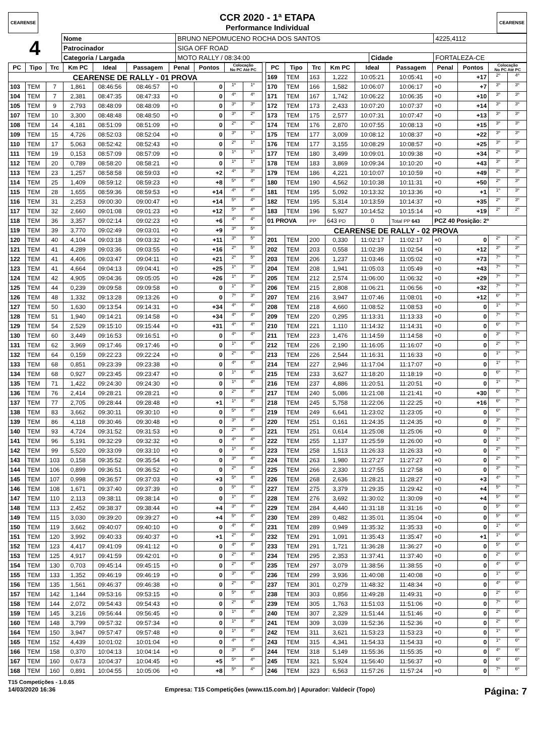CEARENSE
CCR 2020 - 1ª ETAPA
Performance Individual
CEARENSE
| 4 | Nome | BRUNO NEPOMUCENO ROCHA DOS SANTOS | | | 4225,4112 |
| | Patrocinador | SIGA OFF ROAD | | | |
| | Categoria / Largada | MOTO RALLY / 08:34:00 | Cidade | FORTALEZA-CE | |
| PC | Tipo | Trc | Km PC | Ideal | Passagem | Penal | Pontos | Colocação No PC Até PC | |
| --- | --- | --- | --- | --- | --- | --- | --- | --- | --- |
| CEARENSE DE RALLY - 01 PROVA | | | | | | | | | |
| 103 | TEM | 7 | 1,861 | 08:46:56 | 08:46:57 | +0 | 0 | 1º | 1º |
| 104 | TEM | 7 | 2,381 | 08:47:35 | 08:47:33 | +0 | 0 | 4º | 4º |
| 105 | TEM | 9 | 2,793 | 08:48:09 | 08:48:09 | +0 | 0 | 3º | 3º |
| 107 | TEM | 10 | 3,300 | 08:48:48 | 08:48:50 | +0 | 0 | 3º | 2º |
| 108 | TEM | 14 | 4,181 | 08:51:09 | 08:51:09 | +0 | 0 | 2º | 2º |
| 109 | TEM | 15 | 4,726 | 08:52:03 | 08:52:04 | +0 | 0 | 3º | 1º |
| 110 | TEM | 17 | 5,063 | 08:52:42 | 08:52:43 | +0 | 0 | 2º | 1º |
| 111 | TEM | 19 | 0,153 | 08:57:09 | 08:57:09 | +0 | 0 | 1º | 1º |
| 112 | TEM | 20 | 0,789 | 08:58:20 | 08:58:21 | +0 | 0 | 1º | 1º |
| 113 | TEM | 23 | 1,257 | 08:58:58 | 08:59:03 | +0 | +2 | 4º | 3º |
| 114 | TEM | 25 | 1,409 | 08:59:12 | 08:59:23 | +0 | +8 | 5º | 4º |
| 115 | TEM | 28 | 1,655 | 08:59:36 | 08:59:53 | +0 | +14 | 4º | 4º |
| 116 | TEM | 31 | 2,253 | 09:00:30 | 09:00:47 | +0 | +14 | 5º | 4º |
| 117 | TEM | 32 | 2,660 | 09:01:08 | 09:01:23 | +0 | +12 | 5º | 4º |
| 118 | TEM | 36 | 3,357 | 09:02:14 | 09:02:23 | +0 | +6 | 4º | 4º |
| 119 | TEM | 39 | 3,770 | 09:02:49 | 09:03:01 | +0 | +9 | 3º | 5º |
| 120 | TEM | 40 | 4,104 | 09:03:18 | 09:03:32 | +0 | +11 | 3º | 5º |
| 121 | TEM | 41 | 4,289 | 09:03:36 | 09:03:55 | +0 | +16 | 2º | 5º |
| 122 | TEM | 41 | 4,406 | 09:03:47 | 09:04:11 | +0 | +21 | 2º | 5º |
| 123 | TEM | 41 | 4,664 | 09:04:13 | 09:04:41 | +0 | +25 | 1º | 3º |
| 124 | TEM | 42 | 4,905 | 09:04:36 | 09:05:05 | +0 | +26 | 1º | 3º |
| 125 | TEM | 44 | 0,239 | 09:09:58 | 09:09:58 | +0 | 0 | 1º | 3º |
| 126 | TEM | 48 | 1,332 | 09:13:28 | 09:13:26 | +0 | 0 | 7º | 3º |
| 127 | TEM | 50 | 1,630 | 09:13:54 | 09:14:31 | +0 | +34 | 4º | 4º |
| 128 | TEM | 51 | 1,940 | 09:14:21 | 09:14:58 | +0 | +34 | 4º | 4º |
| 129 | TEM | 54 | 2,529 | 09:15:10 | 09:15:44 | +0 | +31 | 4º | 4º |
| 130 | TEM | 60 | 3,449 | 09:16:53 | 09:16:51 | +0 | 0 | 4º | 4º |
| 131 | TEM | 62 | 3,969 | 09:17:46 | 09:17:46 | +0 | 0 | 1º | 4º |
| 132 | TEM | 64 | 0,159 | 09:22:23 | 09:22:24 | +0 | 0 | 2º | 4º |
| 133 | TEM | 68 | 0,851 | 09:23:39 | 09:23:38 | +0 | 0 | 4º | 4º |
| 134 | TEM | 68 | 0,927 | 09:23:45 | 09:23:47 | +0 | 0 | 1º | 4º |
| 135 | TEM | 71 | 1,422 | 09:24:30 | 09:24:30 | +0 | 0 | 1º | 4º |
| 136 | TEM | 76 | 2,414 | 09:28:21 | 09:28:21 | +0 | 0 | 2º | 4º |
| 137 | TEM | 77 | 2,705 | 09:28:44 | 09:28:48 | +0 | +1 | 1º | 4º |
| 138 | TEM | 83 | 3,662 | 09:30:11 | 09:30:10 | +0 | 0 | 5º | 4º |
| 139 | TEM | 86 | 4,118 | 09:30:46 | 09:30:48 | +0 | 0 | 3º | 4º |
| 140 | TEM | 93 | 4,724 | 09:31:52 | 09:31:53 | +0 | 0 | 2º | 4º |
| 141 | TEM | 96 | 5,191 | 09:32:29 | 09:32:32 | +0 | 0 | 4º | 4º |
| 142 | TEM | 99 | 5,520 | 09:33:09 | 09:33:10 | +0 | 0 | 1º | 4º |
| 143 | TEM | 103 | 0,158 | 09:35:52 | 09:35:54 | +0 | 0 | 3º | 4º |
| 144 | TEM | 106 | 0,899 | 09:36:51 | 09:36:52 | +0 | 0 | 2º | 4º |
| 145 | TEM | 107 | 0,998 | 09:36:57 | 09:37:03 | +0 | +3 | 5º | 4º |
| 146 | TEM | 108 | 1,671 | 09:37:40 | 09:37:39 | +0 | 0 | 5º | 4º |
| 147 | TEM | 110 | 2,113 | 09:38:11 | 09:38:14 | +0 | 0 | 1º | 4º |
| 148 | TEM | 113 | 2,452 | 09:38:37 | 09:38:44 | +0 | +4 | 3º | 4º |
| 149 | TEM | 115 | 3,030 | 09:39:20 | 09:39:27 | +0 | +4 | 5º | 4º |
| 150 | TEM | 119 | 3,662 | 09:40:07 | 09:40:10 | +0 | 0 | 4º | 4º |
| 151 | TEM | 120 | 3,992 | 09:40:33 | 09:40:37 | +0 | +1 | 2º | 4º |
| 152 | TEM | 123 | 4,417 | 09:41:09 | 09:41:12 | +0 | 0 | 4º | 4º |
| 153 | TEM | 125 | 4,917 | 09:41:59 | 09:42:01 | +0 | 0 | 2º | 4º |
| 154 | TEM | 130 | 0,703 | 09:45:14 | 09:45:15 | +0 | 0 | 2º | 4º |
| 155 | TEM | 133 | 1,352 | 09:46:19 | 09:46:19 | +0 | 0 | 3º | 4º |
| 156 | TEM | 135 | 1,561 | 09:46:37 | 09:46:38 | +0 | 0 | 2º | 4º |
| 157 | TEM | 142 | 1,144 | 09:53:16 | 09:53:15 | +0 | 0 | 5º | 4º |
| 158 | TEM | 144 | 2,072 | 09:54:43 | 09:54:43 | +0 | 0 | 2º | 4º |
| 159 | TEM | 145 | 3,216 | 09:56:44 | 09:56:45 | +0 | 0 | 1º | 4º |
| 160 | TEM | 148 | 3,799 | 09:57:32 | 09:57:34 | +0 | 0 | 1º | 4º |
| 164 | TEM | 150 | 3,947 | 09:57:47 | 09:57:48 | +0 | 0 | 1º | 4º |
| 165 | TEM | 152 | 4,439 | 10:01:02 | 10:01:04 | +0 | 0 | 4º | 4º |
| 166 | TEM | 158 | 0,370 | 10:04:13 | 10:04:14 | +0 | 0 | 3º | 4º |
| 167 | TEM | 160 | 0,673 | 10:04:37 | 10:04:45 | +0 | +5 | 5º | 4º |
| 168 | TEM | 160 | 0,891 | 10:04:55 | 10:05:06 | +0 | +8 | 5º | 4º |
| PC | Tipo | Trc | Km PC | Ideal | Passagem | Penal | Pontos | Colocação No PC Até PC | |
| --- | --- | --- | --- | --- | --- | --- | --- | --- | --- |
| 169 | TEM | 163 | 1,222 | 10:05:21 | 10:05:41 | +0 | +17 | 2º | 4º |
| 170 | TEM | 166 | 1,582 | 10:06:07 | 10:06:17 | +0 | +7 | 3º | 3º |
| 171 | TEM | 167 | 1,742 | 10:06:22 | 10:06:35 | +0 | +10 | 3º | 3º |
| 172 | TEM | 173 | 2,433 | 10:07:20 | 10:07:37 | +0 | +14 | 3º | 3º |
| 173 | TEM | 175 | 2,577 | 10:07:31 | 10:07:47 | +0 | +13 | 3º | 3º |
| 174 | TEM | 176 | 2,870 | 10:07:55 | 10:08:13 | +0 | +15 | 3º | 3º |
| 175 | TEM | 177 | 3,009 | 10:08:12 | 10:08:37 | +0 | +22 | 3º | 3º |
| 176 | TEM | 177 | 3,155 | 10:08:29 | 10:08:57 | +0 | +25 | 3º | 3º |
| 177 | TEM | 180 | 3,499 | 10:09:01 | 10:09:38 | +0 | +34 | 2º | 3º |
| 178 | TEM | 183 | 3,869 | 10:09:34 | 10:10:20 | +0 | +43 | 3º | 3º |
| 179 | TEM | 186 | 4,221 | 10:10:07 | 10:10:59 | +0 | +49 | 2º | 3º |
| 180 | TEM | 190 | 4,562 | 10:10:38 | 10:11:31 | +0 | +50 | 2º | 3º |
| 181 | TEM | 195 | 5,092 | 10:13:32 | 10:13:36 | +0 | +1 | 1º | 3º |
| 182 | TEM | 195 | 5,314 | 10:13:59 | 10:14:37 | +0 | +35 | 2º | 3º |
| 183 | TEM | 196 | 5,927 | 10:14:52 | 10:15:14 | +0 | +19 | 2º | 2º |
| 01 PROVA | | PP | 643 PD | 0 | Total PP 643 | PCZ 40 Posição: 2º | | | |
| CEARENSE DE RALLY - 02 PROVA | | | | | | | | | |
| 201 | TEM | 200 | 0,330 | 11:02:17 | 11:02:17 | +0 | 0 | 2º | 2º |
| 202 | TEM | 203 | 0,558 | 11:02:39 | 11:02:54 | +0 | +12 | 3º | 3º |
| 203 | TEM | 206 | 1,237 | 11:03:46 | 11:05:02 | +0 | +73 | 7º | 7º |
| 204 | TEM | 208 | 1,941 | 11:05:03 | 11:05:49 | +0 | +43 | 7º | 7º |
| 205 | TEM | 212 | 2,574 | 11:06:00 | 11:06:32 | +0 | +29 | 7º | 7º |
| 206 | TEM | 215 | 2,808 | 11:06:21 | 11:06:56 | +0 | +32 | 7º | 7º |
| 207 | TEM | 216 | 3,947 | 11:07:46 | 11:08:01 | +0 | +12 | 6º | 7º |
| 208 | TEM | 218 | 4,660 | 11:08:52 | 11:08:53 | +0 | 0 | 1º | 7º |
| 209 | TEM | 220 | 0,295 | 11:13:31 | 11:13:33 | +0 | 0 | 7º | 7º |
| 210 | TEM | 221 | 1,110 | 11:14:32 | 11:14:31 | +0 | 0 | 6º | 7º |
| 211 | TEM | 223 | 1,476 | 11:14:59 | 11:14:58 | +0 | 0 | 3º | 7º |
| 212 | TEM | 226 | 2,190 | 11:16:05 | 11:16:07 | +0 | 0 | 2º | 7º |
| 213 | TEM | 226 | 2,544 | 11:16:31 | 11:16:33 | +0 | 0 | 1º | 7º |
| 214 | TEM | 227 | 2,946 | 11:17:04 | 11:17:07 | +0 | 0 | 1º | 7º |
| 215 | TEM | 233 | 3,627 | 11:18:20 | 11:18:19 | +0 | 0 | 6º | 7º |
| 216 | TEM | 237 | 4,886 | 11:20:51 | 11:20:51 | +0 | 0 | 1º | 7º |
| 217 | TEM | 240 | 5,086 | 11:21:08 | 11:21:41 | +0 | +30 | 6º | 7º |
| 218 | TEM | 245 | 5,758 | 11:22:06 | 11:22:25 | +0 | +16 | 6º | 7º |
| 219 | TEM | 249 | 6,641 | 11:23:02 | 11:23:05 | +0 | 0 | 6º | 7º |
| 220 | TEM | 251 | 0,161 | 11:24:35 | 11:24:35 | +0 | 0 | 3º | 7º |
| 221 | TEM | 251 | 0,614 | 11:25:08 | 11:25:06 | +0 | 0 | 7º | 7º |
| 222 | TEM | 255 | 1,137 | 11:25:59 | 11:26:00 | +0 | 0 | 1º | 7º |
| 223 | TEM | 258 | 1,513 | 11:26:33 | 11:26:33 | +0 | 0 | 2º | 7º |
| 224 | TEM | 263 | 1,980 | 11:27:27 | 11:27:27 | +0 | 0 | 2º | 7º |
| 225 | TEM | 266 | 2,330 | 11:27:55 | 11:27:58 | +0 | 0 | 3º | 7º |
| 226 | TEM | 268 | 2,636 | 11:28:21 | 11:28:27 | +0 | +3 | 4º | 7º |
| 227 | TEM | 275 | 3,379 | 11:29:35 | 11:29:42 | +0 | +4 | 5º | 7º |
| 228 | TEM | 276 | 3,692 | 11:30:02 | 11:30:09 | +0 | +4 | 5º | 6º |
| 229 | TEM | 284 | 4,440 | 11:31:18 | 11:31:16 | +0 | 0 | 5º | 6º |
| 230 | TEM | 289 | 0,482 | 11:35:01 | 11:35:04 | +0 | 0 | 5º | 6º |
| 231 | TEM | 289 | 0,949 | 11:35:32 | 11:35:33 | +0 | 0 | 1º | 6º |
| 232 | TEM | 291 | 1,091 | 11:35:43 | 11:35:47 | +0 | +1 | 1º | 6º |
| 233 | TEM | 291 | 1,721 | 11:36:28 | 11:36:27 | +0 | 0 | 5º | 6º |
| 234 | TEM | 295 | 2,353 | 11:37:41 | 11:37:40 | +0 | 0 | 2º | 6º |
| 235 | TEM | 297 | 3,079 | 11:38:56 | 11:38:55 | +0 | 0 | 4º | 6º |
| 236 | TEM | 299 | 3,936 | 11:40:08 | 11:40:08 | +0 | 0 | 1º | 6º |
| 237 | TEM | 301 | 0,279 | 11:48:32 | 11:48:34 | +0 | 0 | 4º | 6º |
| 238 | TEM | 303 | 0,856 | 11:49:28 | 11:49:31 | +0 | 0 | 2º | 6º |
| 239 | TEM | 305 | 1,763 | 11:51:03 | 11:51:06 | +0 | 0 | 7º | 6º |
| 240 | TEM | 307 | 2,329 | 11:51:44 | 11:51:46 | +0 | 0 | 2º | 6º |
| 241 | TEM | 309 | 3,039 | 11:52:36 | 11:52:36 | +0 | 0 | 2º | 6º |
| 242 | TEM | 311 | 3,621 | 11:53:23 | 11:53:23 | +0 | 0 | 1º | 6º |
| 243 | TEM | 315 | 4,341 | 11:54:33 | 11:54:33 | +0 | 0 | 1º | 6º |
| 244 | TEM | 318 | 5,149 | 11:55:36 | 11:55:35 | +0 | 0 | 4º | 6º |
| 245 | TEM | 321 | 5,924 | 11:56:40 | 11:56:37 | +0 | 0 | 6º | 6º |
| 246 | TEM | 323 | 6,563 | 11:57:26 | 11:57:24 | +0 | 0 | 7º | 6º |
T15 Competições - 1.0.65
14/03/2020 16:36 Empresa: T15 Competições (www.t15.com.br) | Apurador: Valdecir (Topo) Página: 7